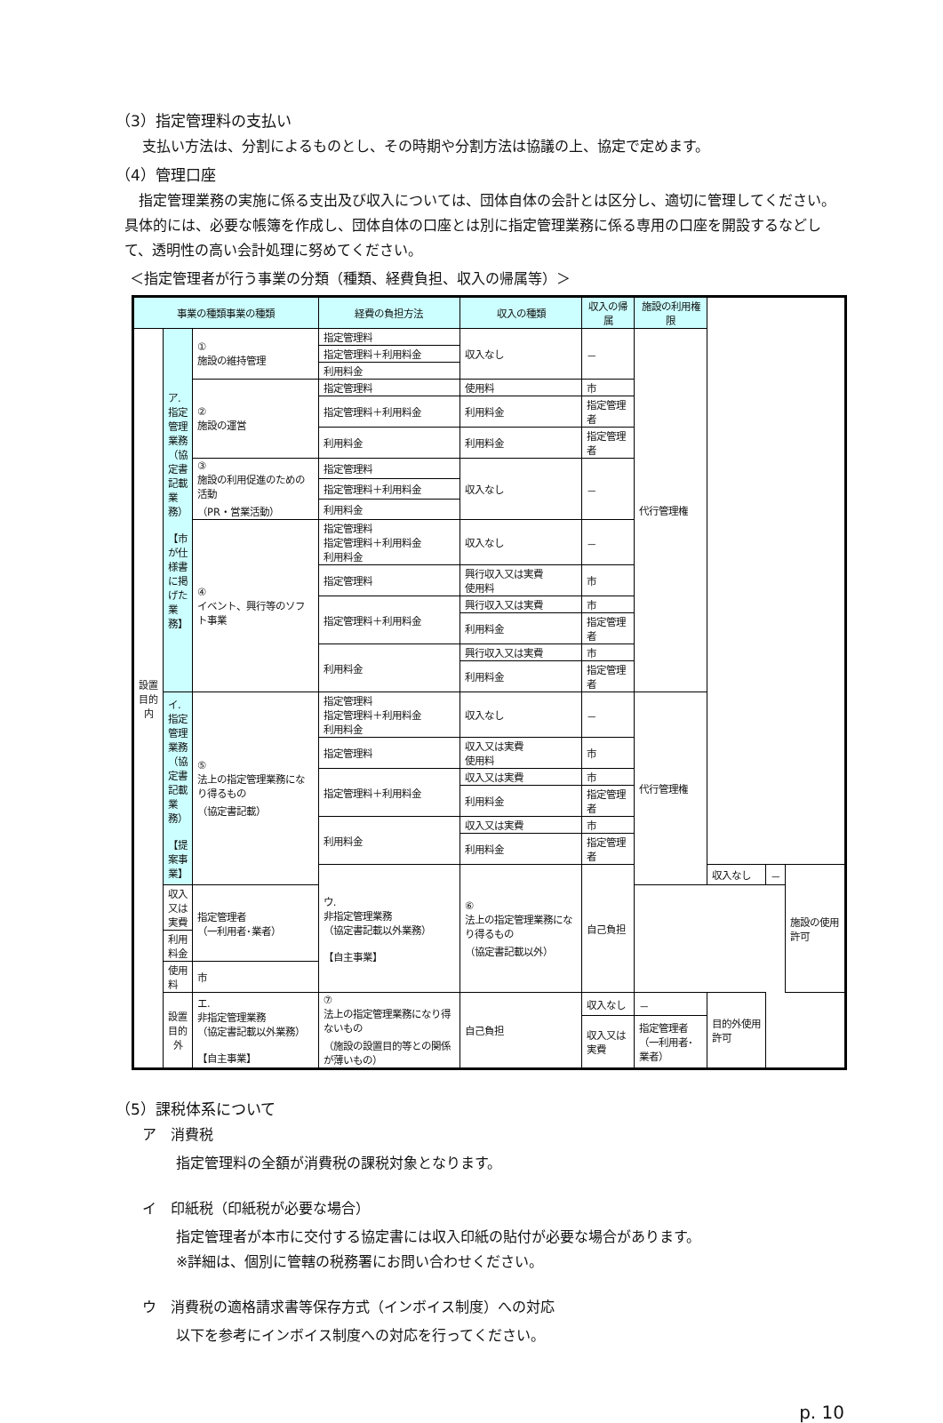（3）指定管理料の支払い
支払い方法は、分割によるものとし、その時期や分割方法は協議の上、協定で定めます。
（4）管理口座
　指定管理業務の実施に係る支出及び収入については、団体自体の会計とは区分し、適切に管理してください。具体的には、必要な帳簿を作成し、団体自体の口座とは別に指定管理業務に係る専用の口座を開設するなどして、透明性の高い会計処理に努めてください。
＜指定管理者が行う事業の分類（種類、経費負担、収入の帰属等）＞
| 事業の種類事業の種類 | | | 経費の負担方法 | 収入の種類 | 収入の帰属 | 施設の利用権限 | | | |
| --- | --- | --- | --- | --- | --- | --- | --- | --- | --- |
| 設置目的内 | ア. 指定管理業務 （協定書記載業務） 【市が仕様書に掲げた業務】 | ① 施設の維持管理 | 指定管理料 | 収入なし | － | 代行管理権 | | | |
| | | | 指定管理料＋利用料金 | | | | | | |
| | | | 利用料金 | | | | | | |
| | | ② 施設の運営 | 指定管理料 | 使用料 | 市 | | | | |
| | | | 指定管理料＋利用料金 | 利用料金 | 指定管理者 | | | | |
| | | | 利用料金 | 利用料金 | 指定管理者 | | | | |
| | | ③ 施設の利用促進のための活動 （PR・営業活動） | 指定管理料 | 収入なし | － | | | | |
| | | | 指定管理料＋利用料金 | | | | | | |
| | | | 利用料金 | | | | | | |
| | | ④ イベント、興行等のソフト事業 | 指定管理料 指定管理料＋利用料金 利用料金 | 収入なし | － | | | | |
| | | | 指定管理料 | 興行収入又は実費 使用料 | 市 | | | | |
| | | | 指定管理料＋利用料金 | 興行収入又は実費 | 市 | | | | |
| | | | | 利用料金 | 指定管理者 | | | | |
| | | | 利用料金 | 興行収入又は実費 | 市 | | | | |
| | | | | 利用料金 | 指定管理者 | | | | |
| | イ. 指定管理業務 （協定書記載業務） 【提案事業】 | ⑤ 法上の指定管理業務になり得るもの （協定書記載） | 指定管理料 指定管理料＋利用料金 利用料金 | 収入なし | － | 代行管理権 | | | |
| | | | 指定管理料 | 収入又は実費 使用料 | 市 | | | | |
| | | | 指定管理料＋利用料金 | 収入又は実費 | 市 | | | | |
| | | | | 利用料金 | 指定管理者 | | | | |
| | | | 利用料金 | 収入又は実費 | 市 | | | | |
| | | | | 利用料金 | 指定管理者 | | | | |
| | | | ウ. 非指定管理業務 （協定書記載以外業務） 【自主事業】 | ⑥ 法上の指定管理業務になり得るもの （協定書記載以外） | 自己負担 | | 収入なし | － | 施設の使用許可 |
| | 収入又は実費 | 指定管理者 （一利用者･業者） | | | | | | | |
| | 利用料金 | | | | | | | | |
| | 使用料 | 市 | | | | | | | |
| | 設置目的外 | エ. 非指定管理業務 （協定書記載以外業務） 【自主事業】 | ⑦ 法上の指定管理業務になり得ないもの （施設の設置目的等との関係が薄いもの） | 自己負担 | 収入なし | － | 目的外使用許可 | | |
| | | | | | 収入又は実費 | 指定管理者 （一利用者･業者） | | | |
（5）課税体系について
ア　消費税
指定管理料の全額が消費税の課税対象となります。
イ　印紙税（印紙税が必要な場合）
指定管理者が本市に交付する協定書には収入印紙の貼付が必要な場合があります。
※詳細は、個別に管轄の税務署にお問い合わせください。
ウ　消費税の適格請求書等保存方式（インボイス制度）への対応
以下を参考にインボイス制度への対応を行ってください。
p. 10